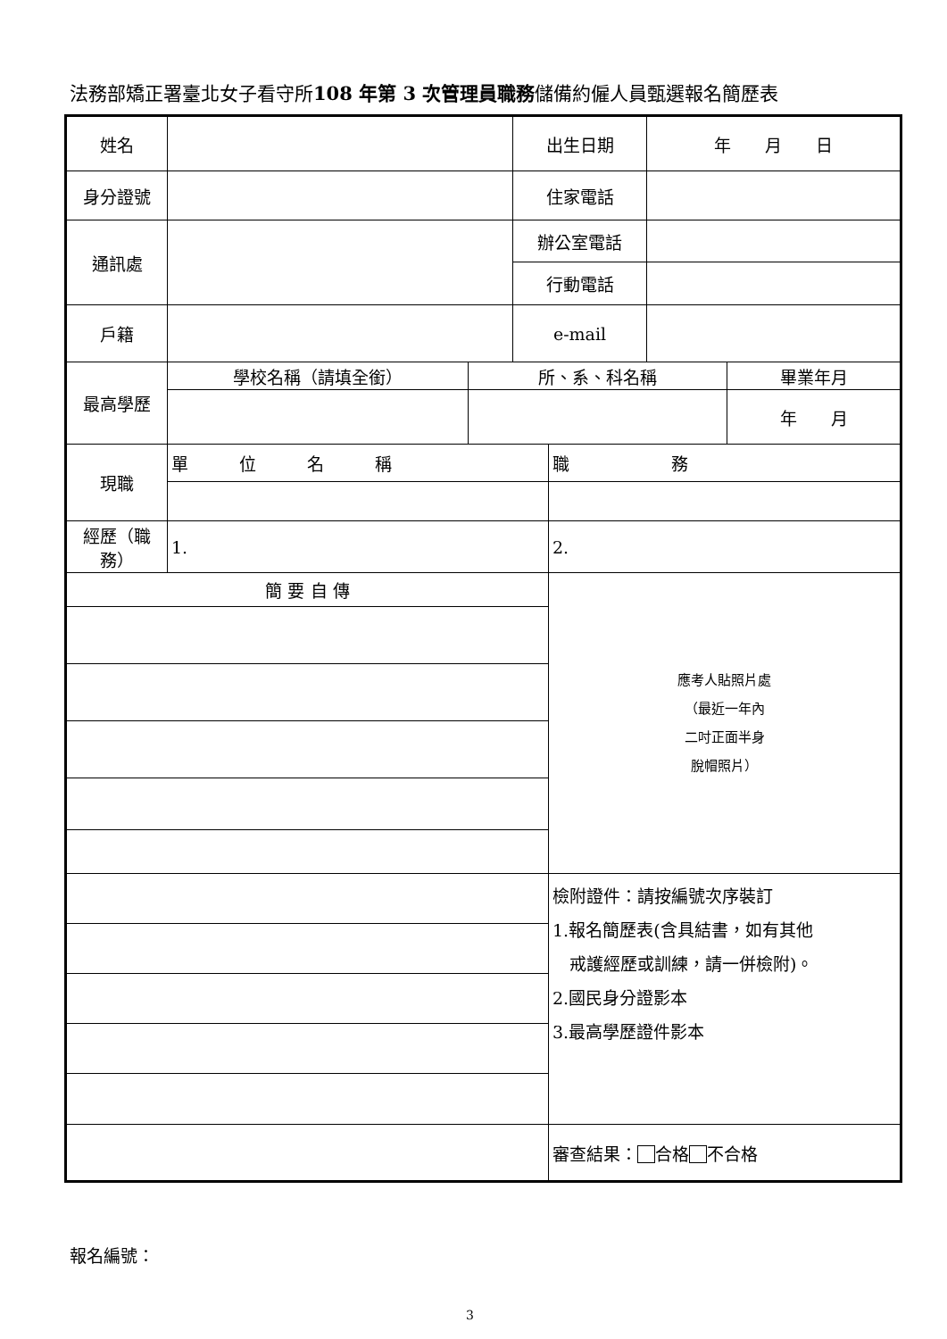法務部矯正署臺北女子看守所108 年第 3 次管理員職務儲備約僱人員甄選報名簡歷表
| 姓名 | | | 出生日期 | | 年 月 日 | |
| 身分證號 | | | 住家電話 | | | |
| 通訊處 | | | 辦公室電話 | | | |
| | | | 行動電話 | | | |
| 戶籍 | | | e-mail | | | |
| 最高學歷 | 學校名稱（請填全銜） | 所、系、科名稱 | | | | 畢業年月 |
| | | | | | | 年 月 |
| 現職 | 單 位 名 稱 | | | 職 務 | | |
| 經歷（職務） | 1. | | | 2. | | |
| 簡 要 自 傳 | | | | 應考人貼照片處 （最近一年內 二吋正面半身 脫帽照片） | | |
| | | | | 檢附證件：請按編號次序裝訂 1.報名簡歷表(含具結書，如有其他 戒護經歷或訓練，請一併檢附)。 2.國民身分證影本 3.最高學歷證件影本 | | |
| | | | | 審查結果： 合格 不合格 | | |
報名編號：
3